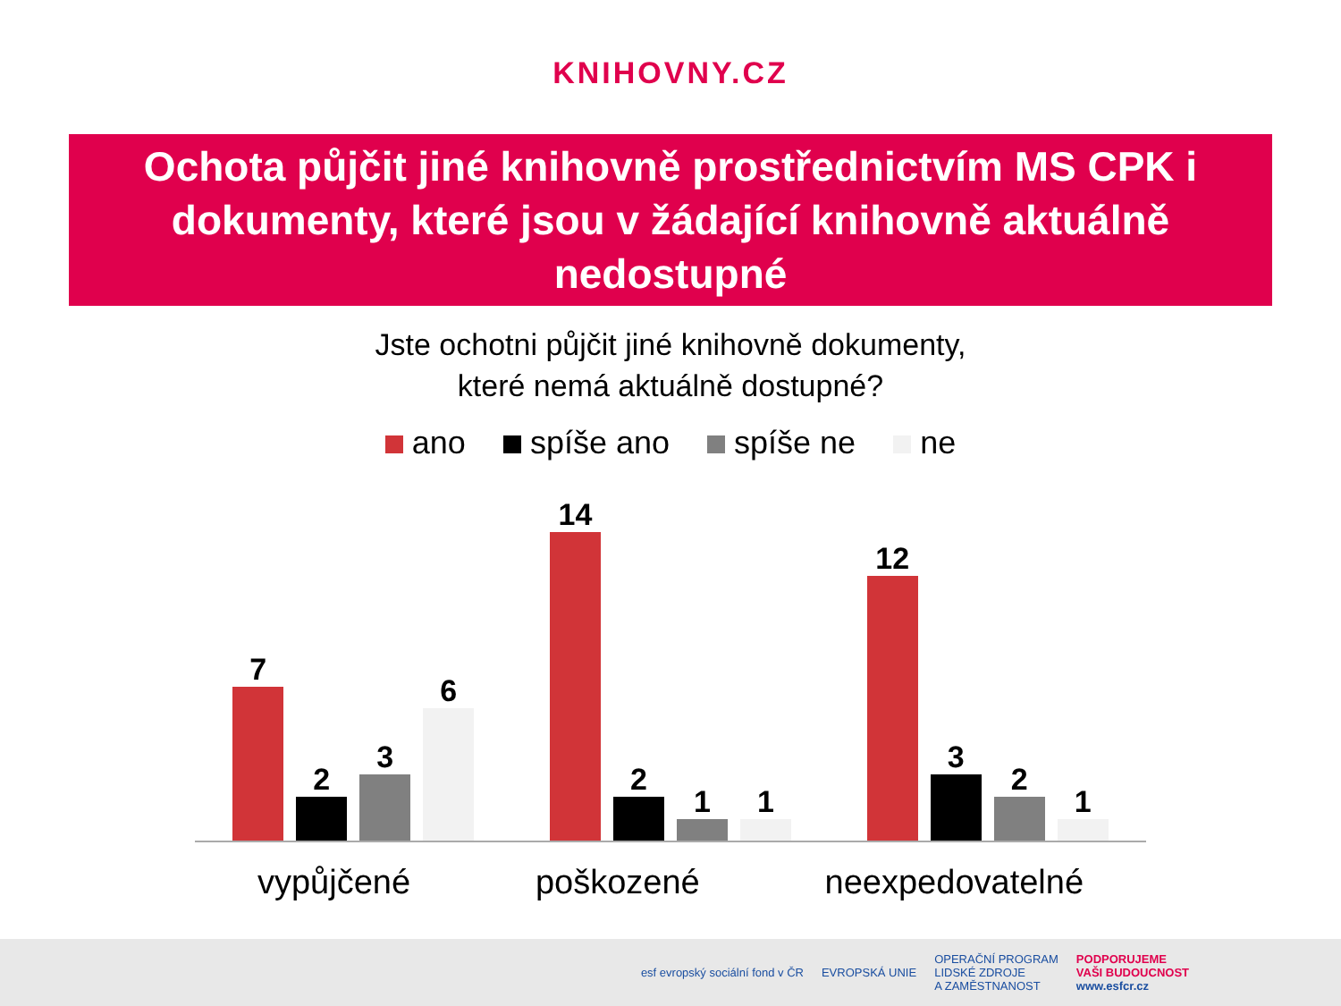KNIHOVNY.CZ
Ochota půjčit jiné knihovně prostřednictvím MS CPK i dokumenty, které jsou v žádající knihovně aktuálně nedostupné
Jste ochotni půjčit jiné knihovně dokumenty,
které nemá aktuálně dostupné?
ano spíše ano spíše ne ne
7
2
3
6
14
2
1
1
12
3
2
1
vypůjčené poškozené neexpedovatelné
esf evropský sociální fond v ČR EVROPSKÁ UNIE OPERAČNÍ PROGRAM
LIDSKÉ ZDROJE
A ZAMĚSTNANOST PODPORUJEME
VAŠI BUDOUCNOST
www.esfcr.cz